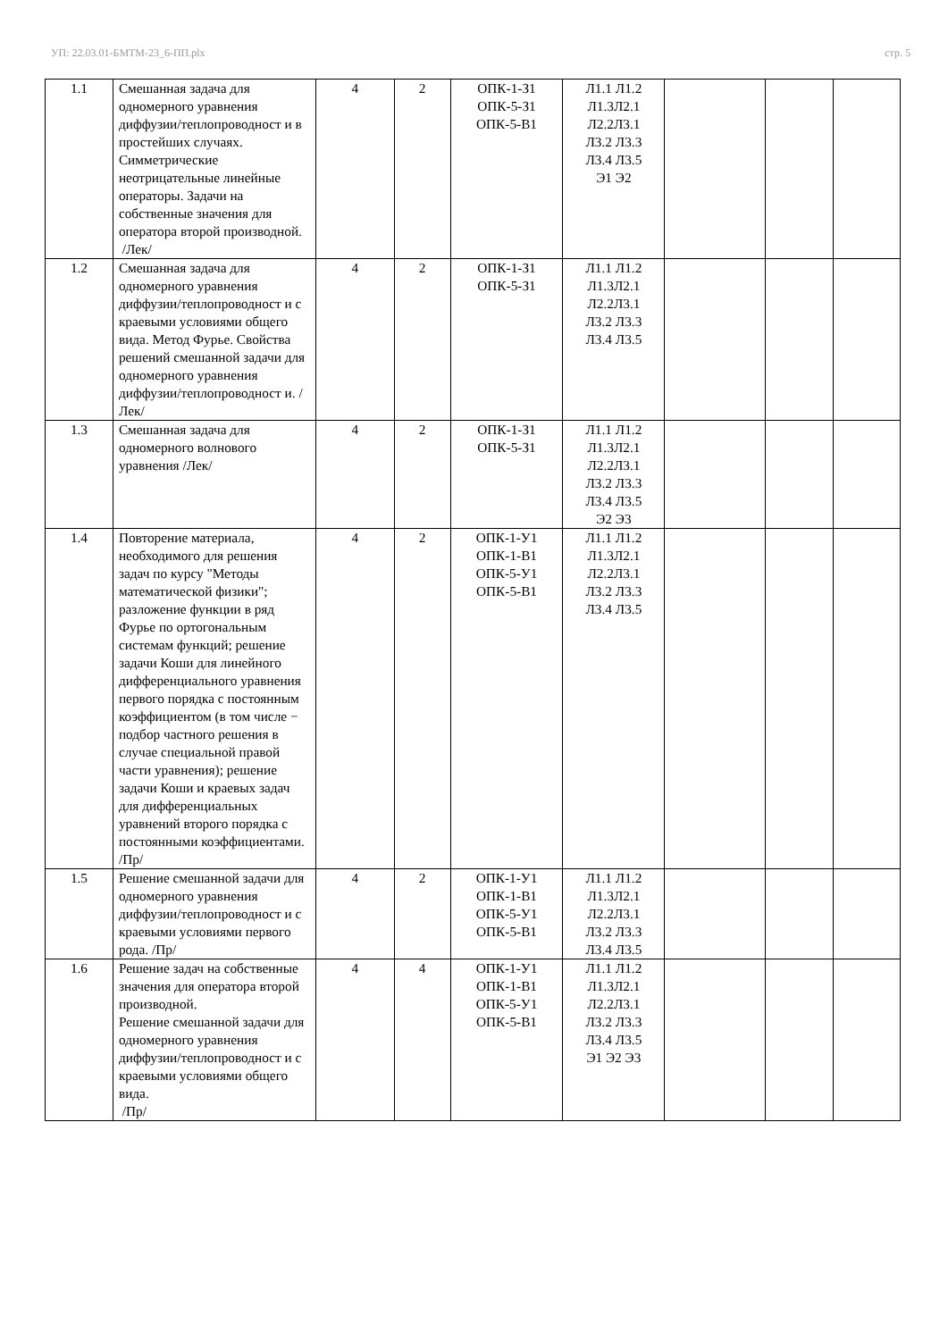УП: 22.03.01-БМТМ-23_6-ПП.plx стр. 5
| 1.1 | Смешанная задача для одномерного уравнения диффузии/теплопроводност и в простейших случаях. Симметрические неотрицательные линейные операторы. Задачи на собственные значения для оператора второй производной. /Лек/ | 4 | 2 | ОПК-1-З1 ОПК-5-З1 ОПК-5-В1 | Л1.1 Л1.2 Л1.3Л2.1 Л2.2Л3.1 Л3.2 Л3.3 Л3.4 Л3.5 Э1 Э2 | | | |
| 1.2 | Смешанная задача для одномерного уравнения диффузии/теплопроводност и с краевыми условиями общего вида. Метод Фурье. Свойства решений смешанной задачи для одномерного уравнения диффузии/теплопроводност и. /Лек/ | 4 | 2 | ОПК-1-З1 ОПК-5-З1 | Л1.1 Л1.2 Л1.3Л2.1 Л2.2Л3.1 Л3.2 Л3.3 Л3.4 Л3.5 | | | |
| 1.3 | Смешанная задача для одномерного волнового уравнения /Лек/ | 4 | 2 | ОПК-1-З1 ОПК-5-З1 | Л1.1 Л1.2 Л1.3Л2.1 Л2.2Л3.1 Л3.2 Л3.3 Л3.4 Л3.5 Э2 Э3 | | | |
| 1.4 | Повторение материала, необходимого для решения задач по курсу "Методы математической физики"; разложение функции в ряд Фурье по ортогональным системам функций; решение задачи Коши для линейного дифференциального уравнения первого порядка с постоянным коэффициентом (в том числе − подбор частного решения в случае специальной правой части уравнения); решение задачи Коши и краевых задач для дифференциальных уравнений второго порядка с постоянными коэффициентами. /Пр/ | 4 | 2 | ОПК-1-У1 ОПК-1-В1 ОПК-5-У1 ОПК-5-В1 | Л1.1 Л1.2 Л1.3Л2.1 Л2.2Л3.1 Л3.2 Л3.3 Л3.4 Л3.5 | | | |
| 1.5 | Решение смешанной задачи для одномерного уравнения диффузии/теплопроводност и с краевыми условиями первого рода. /Пр/ | 4 | 2 | ОПК-1-У1 ОПК-1-В1 ОПК-5-У1 ОПК-5-В1 | Л1.1 Л1.2 Л1.3Л2.1 Л2.2Л3.1 Л3.2 Л3.3 Л3.4 Л3.5 | | | |
| 1.6 | Решение задач на собственные значения для оператора второй производной. Решение смешанной задачи для одномерного уравнения диффузии/теплопроводност и с краевыми условиями общего вида. /Пр/ | 4 | 4 | ОПК-1-У1 ОПК-1-В1 ОПК-5-У1 ОПК-5-В1 | Л1.1 Л1.2 Л1.3Л2.1 Л2.2Л3.1 Л3.2 Л3.3 Л3.4 Л3.5 Э1 Э2 Э3 | | | |